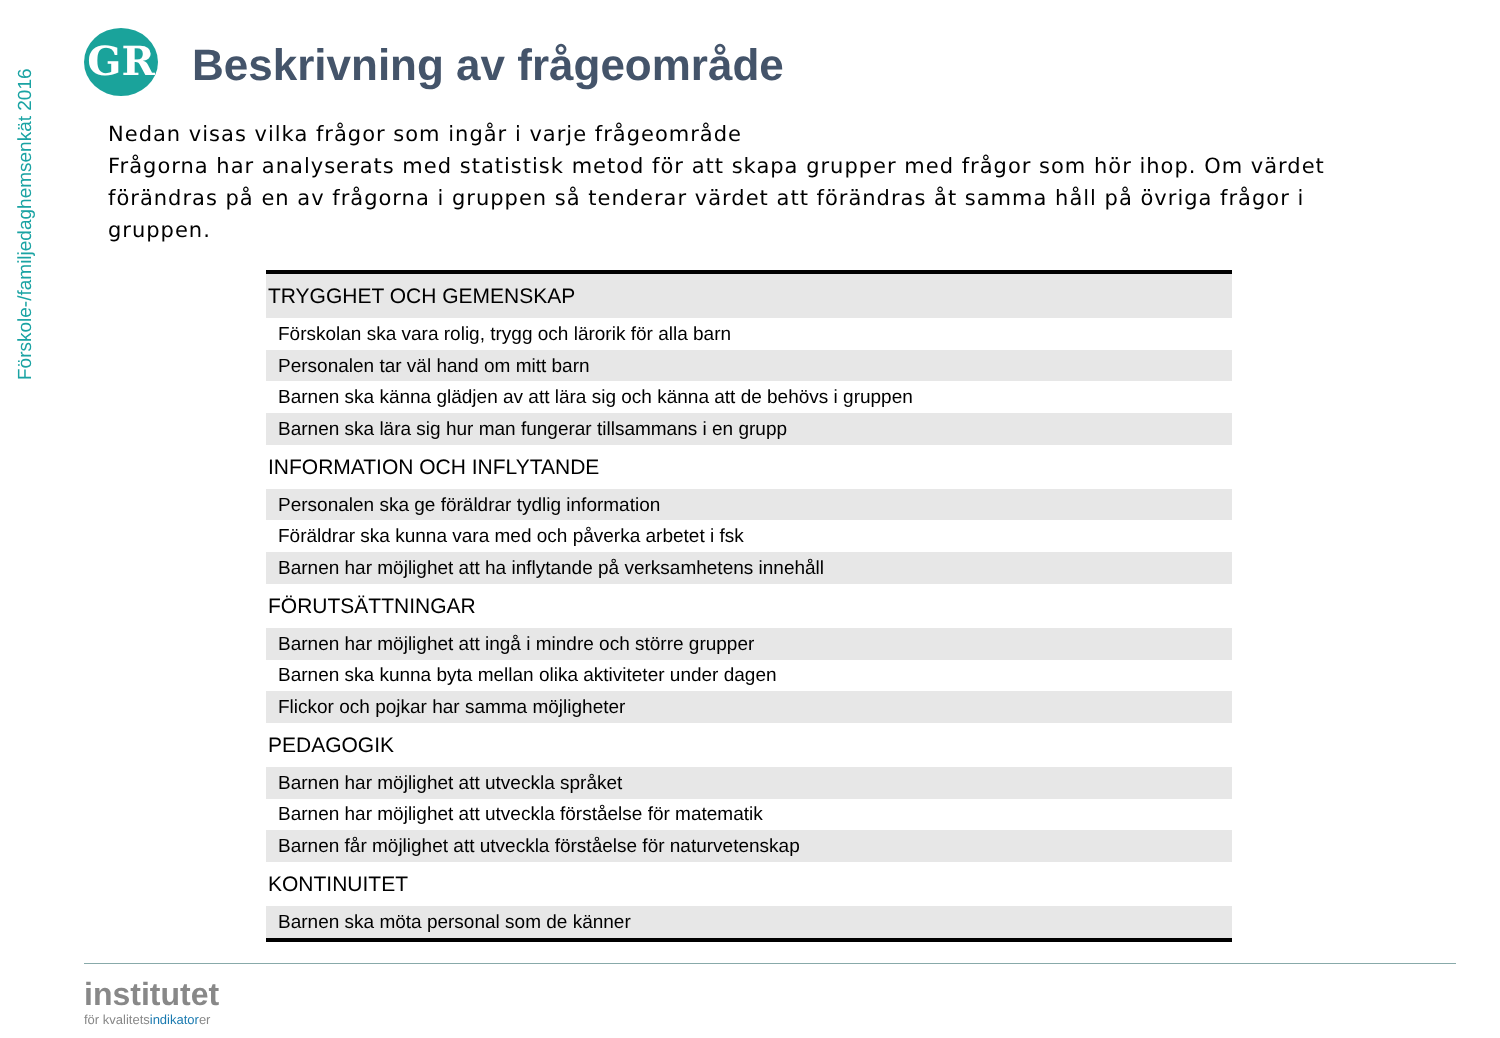Förskole-/familjedaghemsenkät 2016
GR Beskrivning av frågeområde
Nedan visas vilka frågor som ingår i varje frågeområde
Frågorna har analyserats med statistisk metod för att skapa grupper med frågor som hör ihop. Om värdet förändras på en av frågorna i gruppen så tenderar värdet att förändras åt samma håll på övriga frågor i gruppen.
| TRYGGHET OCH GEMENSKAP |
| --- |
| Förskolan ska vara rolig, trygg och lärorik för alla barn |
| Personalen tar väl hand om mitt barn |
| Barnen ska känna glädjen av att lära sig och känna att de behövs i gruppen |
| Barnen ska lära sig hur man fungerar tillsammans i en grupp |
| INFORMATION OCH INFLYTANDE |
| Personalen ska ge föräldrar tydlig information |
| Föräldrar ska kunna vara med och påverka arbetet i fsk |
| Barnen har möjlighet att ha inflytande på verksamhetens innehåll |
| FÖRUTSÄTTNINGAR |
| Barnen har möjlighet att ingå i mindre och större grupper |
| Barnen ska kunna byta mellan olika aktiviteter under dagen |
| Flickor och pojkar har samma möjligheter |
| PEDAGOGIK |
| Barnen har möjlighet att utveckla språket |
| Barnen har möjlighet att utveckla förståelse för matematik |
| Barnen får möjlighet att utveckla förståelse för naturvetenskap |
| KONTINUITET |
| Barnen ska möta personal som de känner |
institutet
för kvalitetsindikatorer